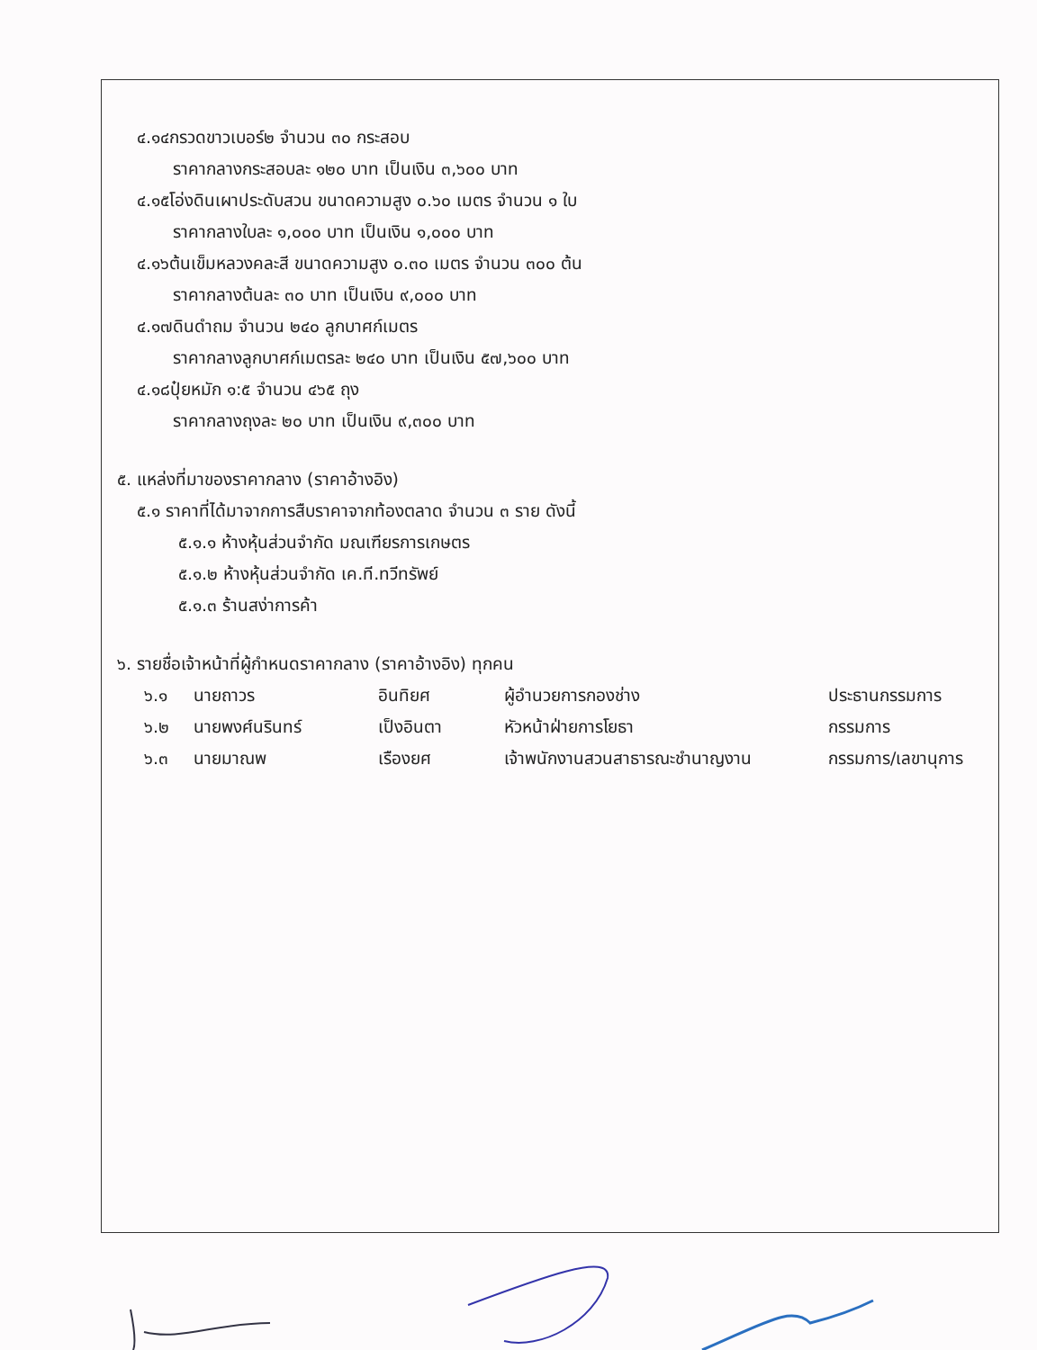๔.๑๔กรวดขาวเบอร์๒ จำนวน ๓๐ กระสอบ
ราคากลางกระสอบละ ๑๒๐ บาท เป็นเงิน ๓,๖๐๐ บาท
๔.๑๕โอ่งดินเผาประดับสวน ขนาดความสูง ๐.๖๐ เมตร จำนวน ๑ ใบ
ราคากลางใบละ ๑,๐๐๐ บาท เป็นเงิน ๑,๐๐๐ บาท
๔.๑๖ต้นเข็มหลวงคละสี ขนาดความสูง ๐.๓๐ เมตร จำนวน ๓๐๐ ต้น
ราคากลางต้นละ ๓๐ บาท เป็นเงิน ๙,๐๐๐ บาท
๔.๑๗ดินดำถม จำนวน ๒๔๐ ลูกบาศก์เมตร
ราคากลางลูกบาศก์เมตรละ ๒๔๐ บาท เป็นเงิน ๕๗,๖๐๐ บาท
๔.๑๘ปุ๋ยหมัก ๑:๕ จำนวน ๔๖๕ ถุง
ราคากลางถุงละ ๒๐ บาท เป็นเงิน ๙,๓๐๐ บาท
๕. แหล่งที่มาของราคากลาง (ราคาอ้างอิง)
๕.๑ ราคาที่ได้มาจากการสืบราคาจากท้องตลาด จำนวน ๓ ราย ดังนี้
๕.๑.๑ ห้างหุ้นส่วนจำกัด มณเฑียรการเกษตร
๕.๑.๒ ห้างหุ้นส่วนจำกัด เค.ที.ทวีทรัพย์
๕.๑.๓ ร้านสง่าการค้า
๖. รายชื่อเจ้าหน้าที่ผู้กำหนดราคากลาง (ราคาอ้างอิง) ทุกคน
| ๖.๑ | นายถาวร | อินทิยศ | ผู้อำนวยการกองช่าง | ประธานกรรมการ |
| ๖.๒ | นายพงศ์นรินทร์ | เป็งอินตา | หัวหน้าฝ่ายการโยธา | กรรมการ |
| ๖.๓ | นายมาณพ | เรืองยศ | เจ้าพนักงานสวนสาธารณะชำนาญงาน | กรรมการ/เลขานุการ |